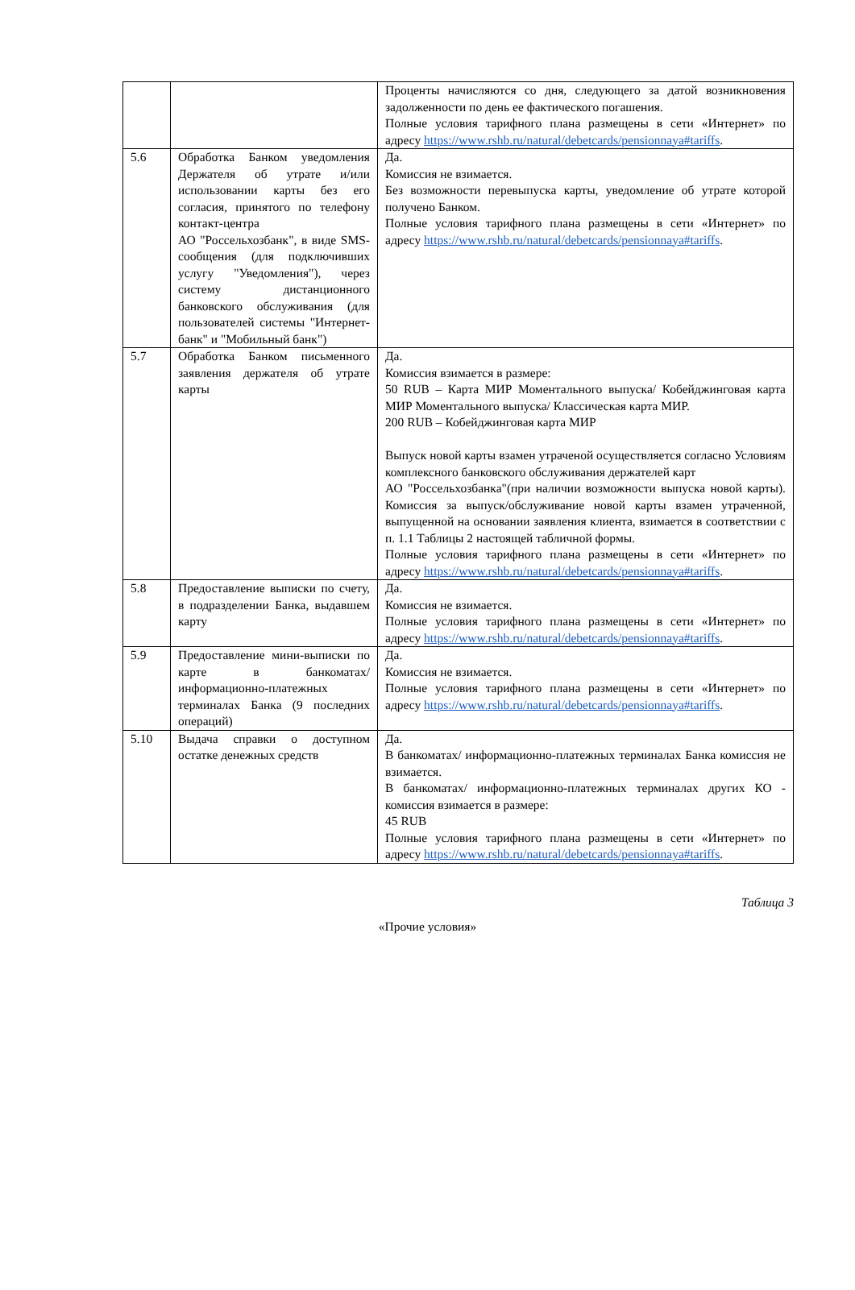| | | Проценты начисляются со дня, следующего за датой возникновения задолженности по день ее фактического погашения. Полные условия тарифного плана размещены в сети «Интернет» по адресу https://www.rshb.ru/natural/debetcards/pensionnaya#tariffs . |
| 5.6 | Обработка Банком уведомления Держателя об утрате и/или использовании карты без его согласия, принятого по телефону контакт-центра АО "Россельхозбанк", в виде SMS-сообщения (для подключивших услугу "Уведомления"), через систему дистанционного банковского обслуживания (для пользователей системы "Интернет-банк" и "Мобильный банк") | Да. Комиссия не взимается. Без возможности перевыпуска карты, уведомление об утрате которой получено Банком. Полные условия тарифного плана размещены в сети «Интернет» по адресу https://www.rshb.ru/natural/debetcards/pensionnaya#tariffs . |
| 5.7 | Обработка Банком письменного заявления держателя об утрате карты | Да. Комиссия взимается в размере: 50 RUB – Карта МИР Моментального выпуска/ Кобейджинговая карта МИР Моментального выпуска/ Классическая карта МИР. 200 RUB – Кобейджинговая карта МИР Выпуск новой карты взамен утраченой осуществляется согласно Условиям комплексного банковского обслуживания держателей карт АО "Россельхозбанка"(при наличии возможности выпуска новой карты). Комиссия за выпуск/обслуживание новой карты взамен утраченной, выпущенной на основании заявления клиента, взимается в соответствии с п. 1.1 Таблицы 2 настоящей табличной формы. Полные условия тарифного плана размещены в сети «Интернет» по адресу https://www.rshb.ru/natural/debetcards/pensionnaya#tariffs . |
| 5.8 | Предоставление выписки по счету, в подразделении Банка, выдавшем карту | Да. Комиссия не взимается. Полные условия тарифного плана размещены в сети «Интернет» по адресу https://www.rshb.ru/natural/debetcards/pensionnaya#tariffs . |
| 5.9 | Предоставление мини-выписки по карте в банкоматах/ информационно-платежных терминалах Банка (9 последних операций) | Да. Комиссия не взимается. Полные условия тарифного плана размещены в сети «Интернет» по адресу https://www.rshb.ru/natural/debetcards/pensionnaya#tariffs . |
| 5.10 | Выдача справки о доступном остатке денежных средств | Да. В банкоматах/ информационно-платежных терминалах Банка комиссия не взимается. В банкоматах/ информационно-платежных терминалах других КО - комиссия взимается в размере: 45 RUB Полные условия тарифного плана размещены в сети «Интернет» по адресу https://www.rshb.ru/natural/debetcards/pensionnaya#tariffs . |
Таблица 3
«Прочие условия»